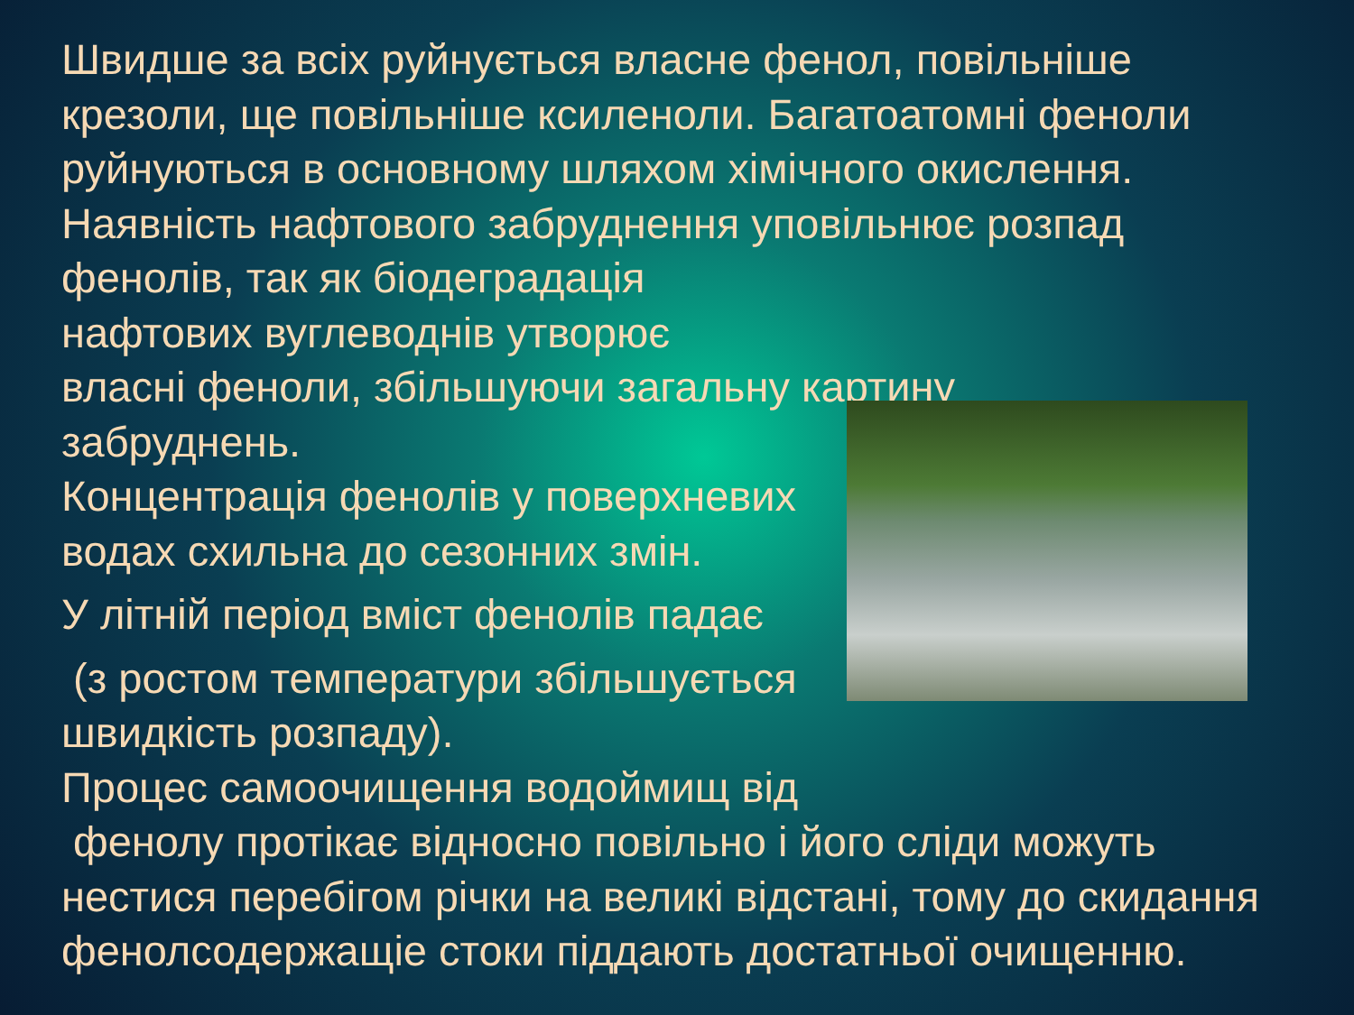Швидше за всіх руйнується власне фенол, повільніше крезоли, ще повільніше ксиленоли. Багатоатомні феноли руйнуються в основному шляхом хімічного окислення. Наявність нафтового забруднення уповільнює розпад фенолів, так як біодеградація
нафтових вуглеводнів утворює
власні феноли, збільшуючи загальну картину
забруднень.
Концентрація фенолів у поверхневих водах схильна до сезонних змін.
У літній період вміст фенолів падає
(з ростом температури збільшується
швидкість розпаду).
Процес самоочищення водоймищ від
фенолу протікає відносно повільно і його сліди можуть нестися перебігом річки на великі відстані, тому до скидання фенолсодержащіе стоки піддають достатньої очищенню.